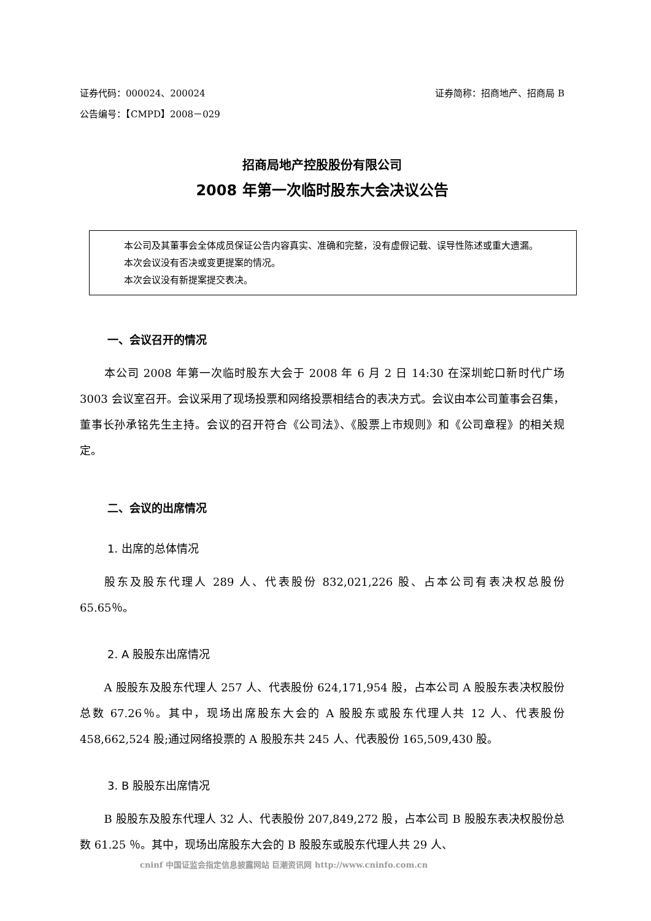证券代码：000024、200024 证券简称：招商地产、招商局 B
公告编号：【CMPD】2008－029
招商局地产控股股份有限公司
2008 年第一次临时股东大会决议公告
本公司及其董事会全体成员保证公告内容真实、准确和完整，没有虚假记载、误导性陈述或重大遗漏。
本次会议没有否决或变更提案的情况。
本次会议没有新提案提交表决。
一、会议召开的情况
本公司 2008 年第一次临时股东大会于 2008 年 6 月 2 日 14:30 在深圳蛇口新时代广场 3003 会议室召开。会议采用了现场投票和网络投票相结合的表决方式。会议由本公司董事会召集，董事长孙承铭先生主持。会议的召开符合《公司法》、《股票上市规则》和《公司章程》的相关规定。
二、会议的出席情况
1. 出席的总体情况
股东及股东代理人 289 人、代表股份 832,021,226 股、占本公司有表决权总股份 65.65％。
2. A 股股东出席情况
A 股股东及股东代理人 257 人、代表股份 624,171,954 股，占本公司 A 股股东表决权股份总数 67.26％。其中，现场出席股东大会的 A 股股东或股东代理人共 12 人、代表股份 458,662,524 股;通过网络投票的 A 股股东共 245 人、代表股份 165,509,430 股。
3. B 股股东出席情况
B 股股东及股东代理人 32 人、代表股份 207,849,272 股，占本公司 B 股股东表决权股份总数 61.25 ％。其中，现场出席股东大会的 B 股股东或股东代理人共 29 人、
cninf 中国证监会指定信息披露网站 巨潮资讯网 http://www.cninfo.com.cn